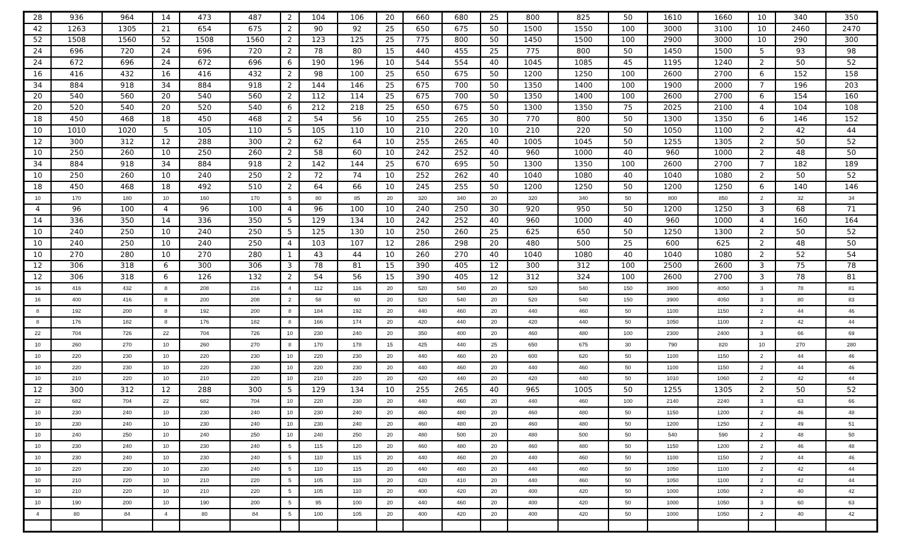| 28 | 936 | 964 | 14 | 473 | 487 | 2 | 104 | 106 | 20 | 660 | 680 | 25 | 800 | 825 | 50 | 1610 | 1660 | 10 | 340 | 350 |
| 42 | 1263 | 1305 | 21 | 654 | 675 | 2 | 90 | 92 | 25 | 650 | 675 | 50 | 1500 | 1550 | 100 | 3000 | 3100 | 10 | 2460 | 2470 |
| 52 | 1508 | 1560 | 52 | 1508 | 1560 | 2 | 123 | 125 | 25 | 775 | 800 | 50 | 1450 | 1500 | 100 | 2900 | 3000 | 10 | 290 | 300 |
| 24 | 696 | 720 | 24 | 696 | 720 | 2 | 78 | 80 | 15 | 440 | 455 | 25 | 775 | 800 | 50 | 1450 | 1500 | 5 | 93 | 98 |
| 24 | 672 | 696 | 24 | 672 | 696 | 6 | 190 | 196 | 10 | 544 | 554 | 40 | 1045 | 1085 | 45 | 1195 | 1240 | 2 | 50 | 52 |
| 16 | 416 | 432 | 16 | 416 | 432 | 2 | 98 | 100 | 25 | 650 | 675 | 50 | 1200 | 1250 | 100 | 2600 | 2700 | 6 | 152 | 158 |
| 34 | 884 | 918 | 34 | 884 | 918 | 2 | 144 | 146 | 25 | 675 | 700 | 50 | 1350 | 1400 | 100 | 1900 | 2000 | 7 | 196 | 203 |
| 20 | 540 | 560 | 20 | 540 | 560 | 2 | 112 | 114 | 25 | 675 | 700 | 50 | 1350 | 1400 | 100 | 2600 | 2700 | 6 | 154 | 160 |
| 20 | 520 | 540 | 20 | 520 | 540 | 6 | 212 | 218 | 25 | 650 | 675 | 50 | 1300 | 1350 | 75 | 2025 | 2100 | 4 | 104 | 108 |
| 18 | 450 | 468 | 18 | 450 | 468 | 2 | 54 | 56 | 10 | 255 | 265 | 30 | 770 | 800 | 50 | 1300 | 1350 | 6 | 146 | 152 |
| 10 | 1010 | 1020 | 5 | 105 | 110 | 5 | 105 | 110 | 10 | 210 | 220 | 10 | 210 | 220 | 50 | 1050 | 1100 | 2 | 42 | 44 |
| 12 | 300 | 312 | 12 | 288 | 300 | 2 | 62 | 64 | 10 | 255 | 265 | 40 | 1005 | 1045 | 50 | 1255 | 1305 | 2 | 50 | 52 |
| 10 | 250 | 260 | 10 | 250 | 260 | 2 | 58 | 60 | 10 | 242 | 252 | 40 | 960 | 1000 | 40 | 960 | 1000 | 2 | 48 | 50 |
| 34 | 884 | 918 | 34 | 884 | 918 | 2 | 142 | 144 | 25 | 670 | 695 | 50 | 1300 | 1350 | 100 | 2600 | 2700 | 7 | 182 | 189 |
| 10 | 250 | 260 | 10 | 240 | 250 | 2 | 72 | 74 | 10 | 252 | 262 | 40 | 1040 | 1080 | 40 | 1040 | 1080 | 2 | 50 | 52 |
| 18 | 450 | 468 | 18 | 492 | 510 | 2 | 64 | 66 | 10 | 245 | 255 | 50 | 1200 | 1250 | 50 | 1200 | 1250 | 6 | 140 | 146 |
| 10 | 170 | 180 | 10 | 160 | 170 | 5 | 80 | 85 | 20 | 320 | 340 | 20 | 320 | 340 | 50 | 800 | 850 | 2 | 32 | 34 |
| 4 | 96 | 100 | 4 | 96 | 100 | 4 | 96 | 100 | 10 | 240 | 250 | 30 | 920 | 950 | 50 | 1200 | 1250 | 3 | 68 | 71 |
| 14 | 336 | 350 | 14 | 336 | 350 | 5 | 129 | 134 | 10 | 242 | 252 | 40 | 960 | 1000 | 40 | 960 | 1000 | 4 | 160 | 164 |
| 10 | 240 | 250 | 10 | 240 | 250 | 5 | 125 | 130 | 10 | 250 | 260 | 25 | 625 | 650 | 50 | 1250 | 1300 | 2 | 50 | 52 |
| 10 | 240 | 250 | 10 | 240 | 250 | 4 | 103 | 107 | 12 | 286 | 298 | 20 | 480 | 500 | 25 | 600 | 625 | 2 | 48 | 50 |
| 10 | 270 | 280 | 10 | 270 | 280 | 1 | 43 | 44 | 10 | 260 | 270 | 40 | 1040 | 1080 | 40 | 1040 | 1080 | 2 | 52 | 54 |
| 12 | 306 | 318 | 6 | 300 | 306 | 3 | 78 | 81 | 15 | 390 | 405 | 12 | 300 | 312 | 100 | 2500 | 2600 | 3 | 75 | 78 |
| 12 | 306 | 318 | 6 | 126 | 132 | 2 | 54 | 56 | 15 | 390 | 405 | 12 | 312 | 324 | 100 | 2600 | 2700 | 3 | 78 | 81 |
| 16 | 416 | 432 | 8 | 208 | 216 | 4 | 112 | 116 | 20 | 520 | 540 | 20 | 520 | 540 | 150 | 3900 | 4050 | 3 | 78 | 81 |
| 16 | 400 | 416 | 8 | 200 | 208 | 2 | 58 | 60 | 20 | 520 | 540 | 20 | 520 | 540 | 150 | 3900 | 4050 | 3 | 80 | 83 |
| 8 | 192 | 200 | 8 | 192 | 200 | 8 | 184 | 192 | 20 | 440 | 460 | 20 | 440 | 460 | 50 | 1100 | 1150 | 2 | 44 | 46 |
| 8 | 176 | 182 | 8 | 176 | 182 | 8 | 166 | 174 | 20 | 420 | 440 | 20 | 420 | 440 | 50 | 1050 | 1100 | 2 | 42 | 44 |
| 22 | 704 | 726 | 22 | 704 | 726 | 10 | 230 | 240 | 20 | 350 | 400 | 20 | 460 | 480 | 100 | 2300 | 2400 | 3 | 66 | 69 |
| 10 | 260 | 270 | 10 | 260 | 270 | 8 | 170 | 178 | 15 | 425 | 440 | 25 | 650 | 675 | 30 | 790 | 820 | 10 | 270 | 280 |
| 10 | 220 | 230 | 10 | 220 | 230 | 10 | 220 | 230 | 20 | 440 | 460 | 20 | 600 | 620 | 50 | 1100 | 1150 | 2 | 44 | 46 |
| 10 | 220 | 230 | 10 | 220 | 230 | 10 | 220 | 230 | 20 | 440 | 460 | 20 | 440 | 460 | 50 | 1100 | 1150 | 2 | 44 | 46 |
| 10 | 210 | 220 | 10 | 210 | 220 | 10 | 210 | 220 | 20 | 420 | 440 | 20 | 420 | 440 | 50 | 1010 | 1060 | 2 | 42 | 44 |
| 12 | 300 | 312 | 12 | 288 | 300 | 5 | 129 | 134 | 10 | 255 | 265 | 40 | 965 | 1005 | 50 | 1255 | 1305 | 2 | 50 | 52 |
| 22 | 682 | 704 | 22 | 682 | 704 | 10 | 220 | 230 | 20 | 440 | 460 | 20 | 440 | 460 | 100 | 2140 | 2240 | 3 | 63 | 66 |
| 10 | 230 | 240 | 10 | 230 | 240 | 10 | 230 | 240 | 20 | 460 | 480 | 20 | 460 | 480 | 50 | 1150 | 1200 | 2 | 46 | 48 |
| 10 | 230 | 240 | 10 | 230 | 240 | 10 | 230 | 240 | 20 | 460 | 480 | 20 | 460 | 480 | 50 | 1200 | 1250 | 2 | 49 | 51 |
| 10 | 240 | 250 | 10 | 240 | 250 | 10 | 240 | 250 | 20 | 480 | 500 | 20 | 480 | 500 | 50 | 540 | 590 | 2 | 48 | 50 |
| 10 | 230 | 240 | 10 | 230 | 240 | 5 | 115 | 120 | 20 | 460 | 480 | 20 | 460 | 480 | 50 | 1150 | 1200 | 2 | 46 | 48 |
| 10 | 230 | 240 | 10 | 230 | 240 | 5 | 110 | 115 | 20 | 440 | 460 | 20 | 440 | 460 | 50 | 1100 | 1150 | 2 | 44 | 46 |
| 10 | 220 | 230 | 10 | 230 | 240 | 5 | 110 | 115 | 20 | 440 | 460 | 20 | 440 | 460 | 50 | 1050 | 1100 | 2 | 42 | 44 |
| 10 | 210 | 220 | 10 | 210 | 220 | 5 | 105 | 110 | 20 | 420 | 410 | 20 | 440 | 460 | 50 | 1050 | 1100 | 2 | 42 | 44 |
| 10 | 210 | 220 | 10 | 210 | 220 | 5 | 105 | 110 | 20 | 400 | 420 | 20 | 400 | 420 | 50 | 1000 | 1050 | 2 | 40 | 42 |
| 10 | 190 | 200 | 10 | 190 | 200 | 5 | 95 | 100 | 20 | 440 | 460 | 20 | 400 | 420 | 50 | 1000 | 1050 | 3 | 60 | 63 |
| 4 | 80 | 84 | 4 | 80 | 84 | 5 | 100 | 105 | 20 | 400 | 420 | 20 | 400 | 420 | 50 | 1000 | 1050 | 2 | 40 | 42 |